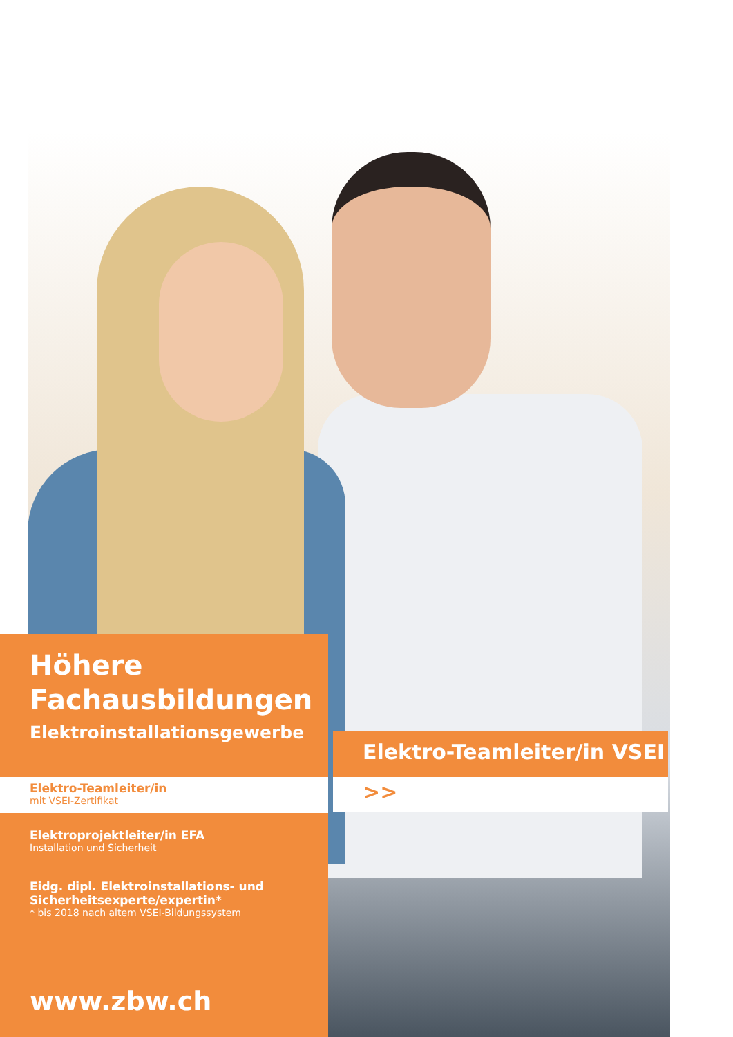Höhere
Fachausbildungen
Elektroinstallationsgewerbe
Elektro-Teamleiter/in
mit VSEI-Zertifikat
Elektroprojektleiter/in EFA
Installation und Sicherheit
Eidg. dipl. Elektroinstallations- und
Sicherheitsexperte/expertin*
* bis 2018 nach altem VSEI-Bildungssystem
www.zbw.ch
Elektro-Teamleiter/in VSEI
>>